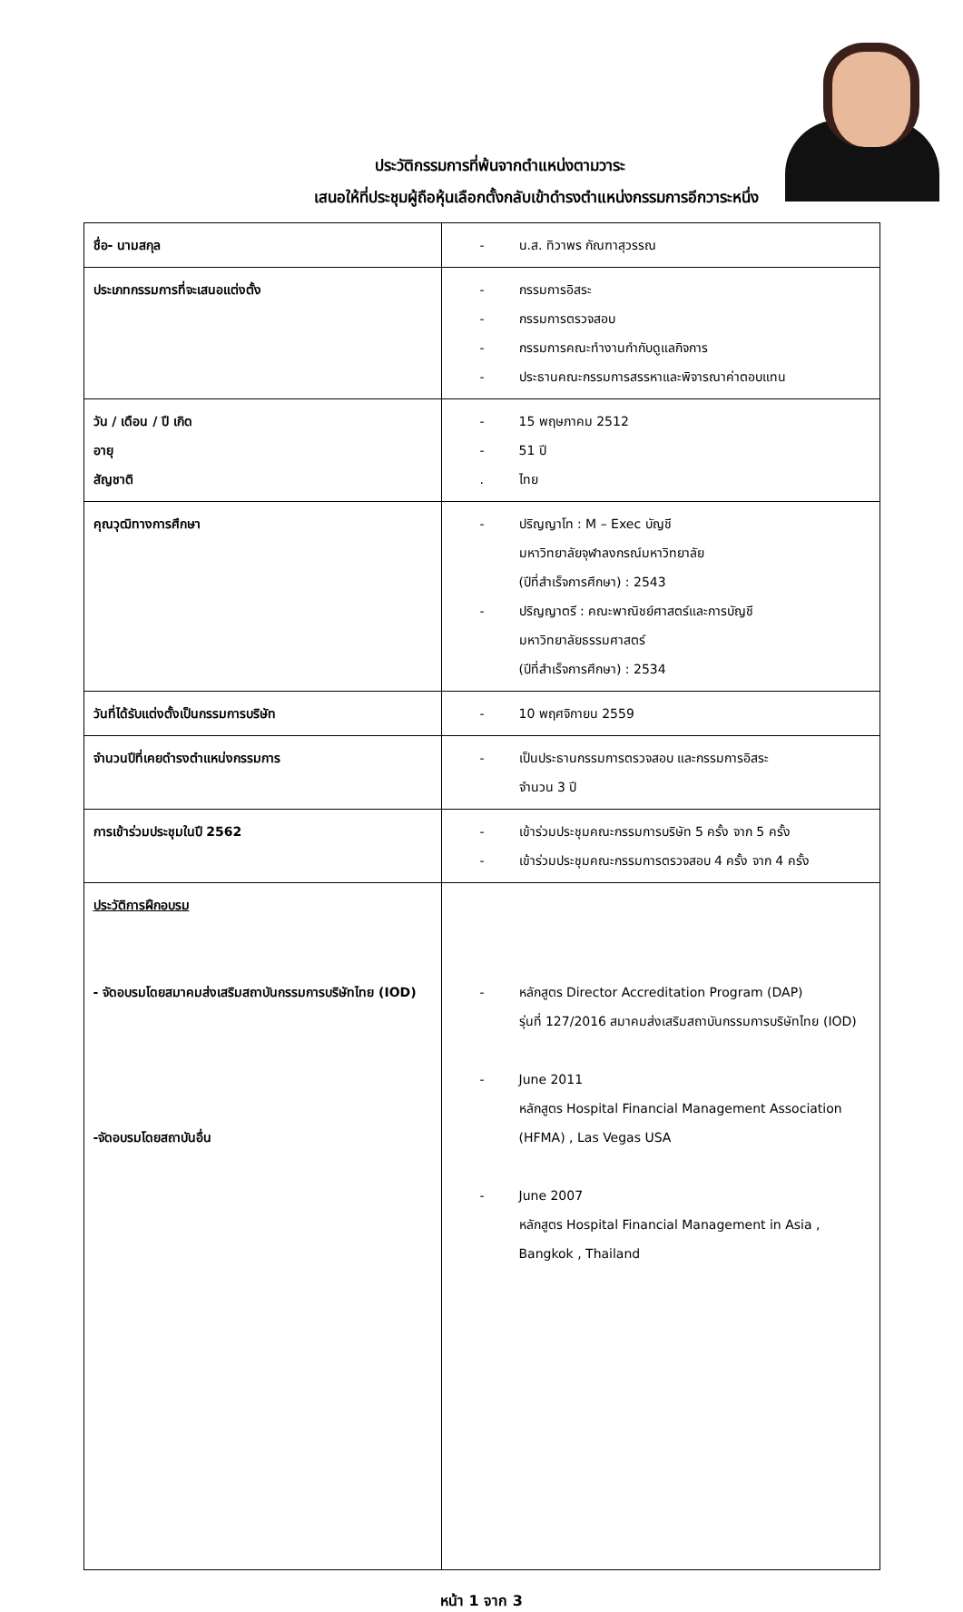ประวัติกรรมการที่พ้นจากตำแหน่งตามวาระ
เสนอให้ที่ประชุมผู้ถือหุ้นเลือกตั้งกลับเข้าดำรงตำแหน่งกรรมการอีกวาระหนึ่ง
| ชื่อ- นามสกุล | - น.ส. ทิวาพร กัณฑาสุวรรณ |
| ประเภทกรรมการที่จะเสนอแต่งตั้ง | - กรรมการอิสระ - กรรมการตรวจสอบ - กรรมการคณะทำงานกำกับดูแลกิจการ - ประธานคณะกรรมการสรรหาและพิจารณาค่าตอบแทน |
| วัน / เดือน / ปี เกิด อายุ สัญชาติ | - 15 พฤษภาคม 2512 - 51 ปี . ไทย |
| คุณวุฒิทางการศึกษา | - ปริญญาโท : M – Exec บัญชี มหาวิทยาลัยจุฬาลงกรณ์มหาวิทยาลัย (ปีที่สำเร็จการศึกษา) : 2543 - ปริญญาตรี : คณะพาณิชย์ศาสตร์และการบัญชี มหาวิทยาลัยธรรมศาสตร์ (ปีที่สำเร็จการศึกษา) : 2534 |
| วันที่ได้รับแต่งตั้งเป็นกรรมการบริษัท | - 10 พฤศจิกายน 2559 |
| จำนวนปีที่เคยดำรงตำแหน่งกรรมการ | - เป็นประธานกรรมการตรวจสอบ และกรรมการอิสระ จำนวน 3 ปี |
| การเข้าร่วมประชุมในปี 2562 | - เข้าร่วมประชุมคณะกรรมการบริษัท 5 ครั้ง จาก 5 ครั้ง - เข้าร่วมประชุมคณะกรรมการตรวจสอบ 4 ครั้ง จาก 4 ครั้ง |
| ประวัติการฝึกอบรม - จัดอบรมโดยสมาคมส่งเสริมสถาบันกรรมการบริษัทไทย (IOD) -จัดอบรมโดยสถาบันอื่น | - หลักสูตร Director Accreditation Program (DAP) รุ่นที่ 127/2016 สมาคมส่งเสริมสถาบันกรรมการบริษัทไทย (IOD) - June 2011 หลักสูตร Hospital Financial Management Association (HFMA) , Las Vegas USA - June 2007 หลักสูตร Hospital Financial Management in Asia , Bangkok , Thailand |
หน้า 1 จาก 3